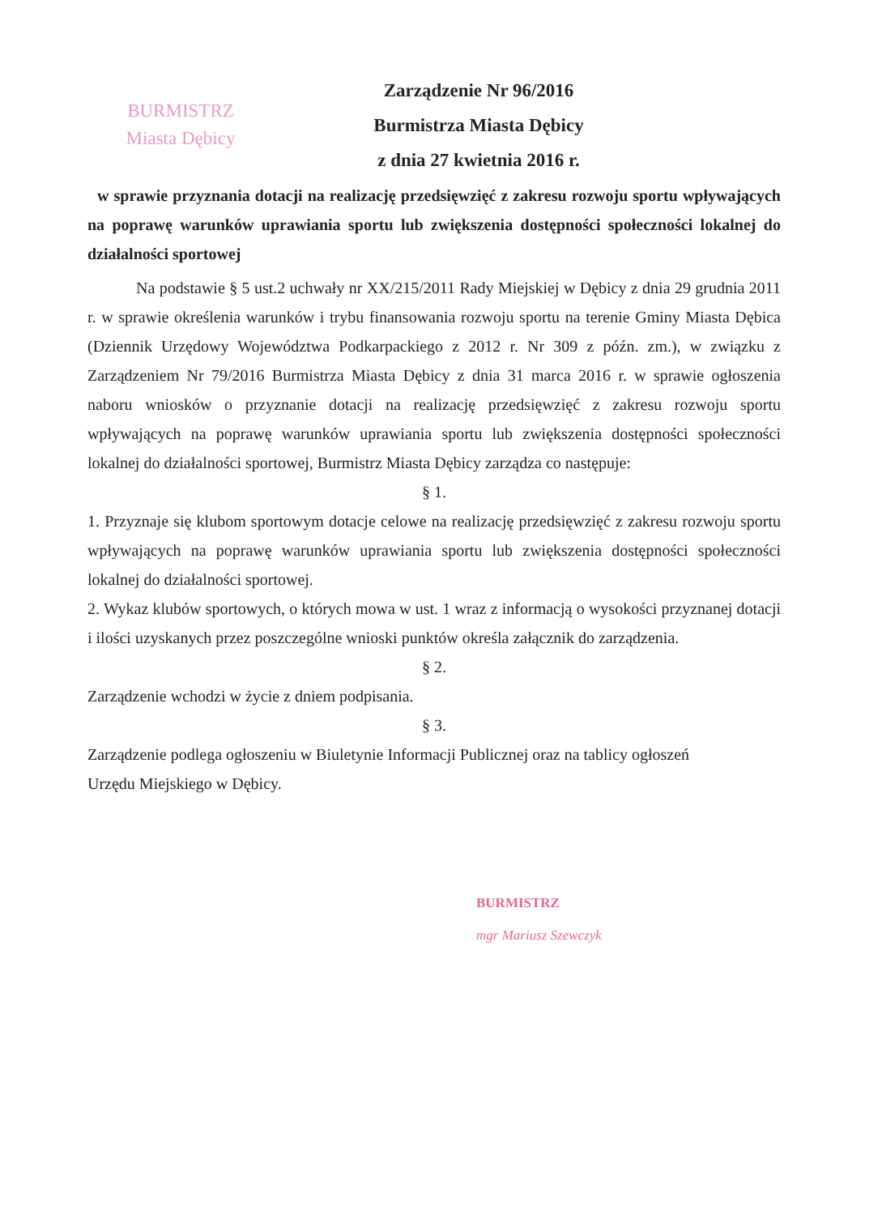BURMISTRZ
Miasta Dębicy
Zarządzenie Nr 96/2016
Burmistrza Miasta Dębicy
z dnia 27 kwietnia 2016 r.
w sprawie przyznania dotacji na realizację przedsięwzięć z zakresu rozwoju sportu wpływających na poprawę warunków uprawiania sportu lub zwiększenia dostępności społeczności lokalnej do działalności sportowej
Na podstawie § 5 ust.2 uchwały nr XX/215/2011 Rady Miejskiej w Dębicy z dnia 29 grudnia 2011 r. w sprawie określenia warunków i trybu finansowania rozwoju sportu na terenie Gminy Miasta Dębica (Dziennik Urzędowy Województwa Podkarpackiego z 2012 r. Nr 309 z późn. zm.), w związku z Zarządzeniem Nr 79/2016 Burmistrza Miasta Dębicy z dnia 31 marca 2016 r. w sprawie ogłoszenia naboru wniosków o przyznanie dotacji na realizację przedsięwzięć z zakresu rozwoju sportu wpływających na poprawę warunków uprawiania sportu lub zwiększenia dostępności społeczności lokalnej do działalności sportowej, Burmistrz Miasta Dębicy zarządza co następuje:
§ 1.
1. Przyznaje się klubom sportowym dotacje celowe na realizację przedsięwzięć z zakresu rozwoju sportu wpływających na poprawę warunków uprawiania sportu lub zwiększenia dostępności społeczności lokalnej do działalności sportowej.
2. Wykaz klubów sportowych, o których mowa w ust. 1 wraz z informacją o wysokości przyznanej dotacji i ilości uzyskanych przez poszczególne wnioski punktów określa załącznik do zarządzenia.
§ 2.
Zarządzenie wchodzi w życie z dniem podpisania.
§ 3.
Zarządzenie podlega ogłoszeniu w Biuletynie Informacji Publicznej oraz na tablicy ogłoszeń
Urzędu Miejskiego w Dębicy.
BURMISTRZ
mgr Mariusz Szewczyk